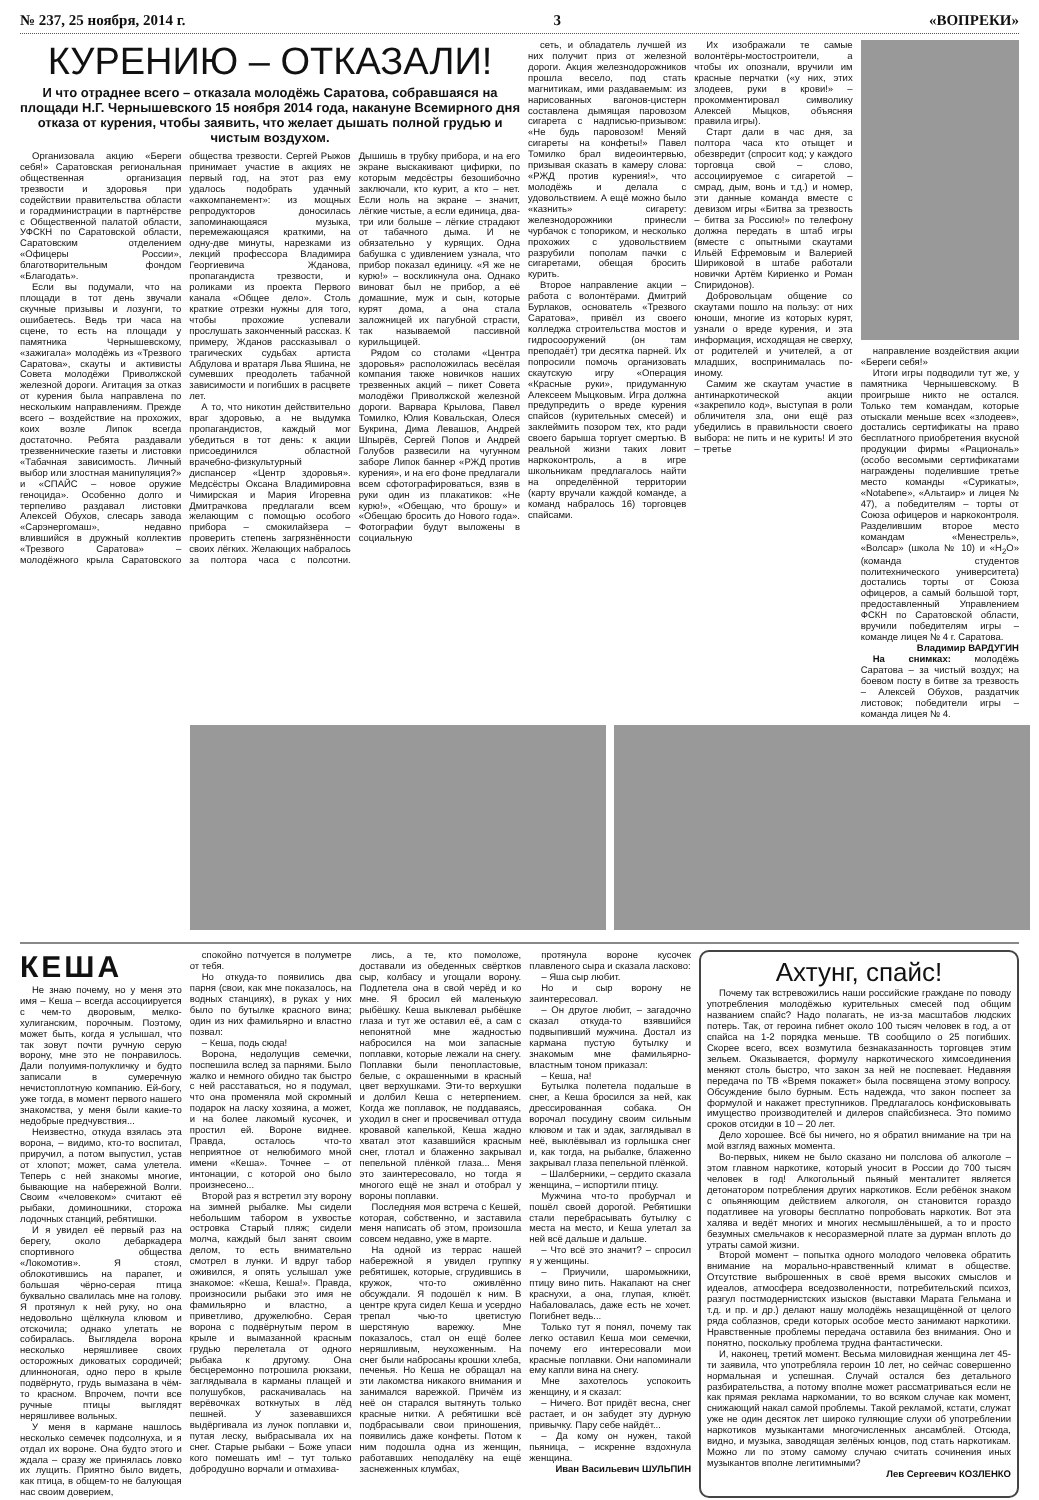№ 237, 25 ноября, 2014 г. 3 «ВОПРЕКИ»
КУРЕНИЮ – ОТКАЗАЛИ!
И что отраднее всего – отказала молодёжь Саратова, собравшаяся на площади Н.Г. Чернышевского 15 ноября 2014 года, накануне Всемирного дня отказа от курения, чтобы заявить, что желает дышать полной грудью и чистым воздухом.
Организовала акцию «Береги себя!» Саратовская региональная общественная организация трезвости и здоровья при содействии правительства области и горадминистрации в партнёрстве с Общественной палатой области, УФСКН по Саратовской области, Саратовским отделением «Офицеры России», благотворительным фондом «Благодать».
Если вы подумали, что на площади в тот день звучали скучные призывы и лозунги, то ошибаетесь. Ведь три часа на сцене, то есть на площади у памятника Чернышевскому, «зажигала» молодёжь из «Трезвого Саратова», скауты и активисты Совета молодёжи Приволжской железной дороги. Агитация за отказ от курения была направлена по нескольким направлениям. Прежде всего – воздействие на прохожих, коих возле Липок всегда достаточно. Ребята раздавали трезвеннические газеты и листовки «Табачная зависимость. Личный выбор или злостная манипуляция?» и «СПАЙС – новое оружие геноцида». Особенно долго и терпеливо раздавал листовки Алексей Обухов, слесарь завода «Сарэнергомаш», недавно влившийся в дружный коллектив «Трезвого Саратова» – молодёжного крыла Саратовского общества трезвости. Сергей Рыжов принимает участие в акциях не первый год, на этот раз ему удалось подобрать удачный «аккомпанемент»: из мощных репродукторов доносилась запоминающаяся музыка, перемежающаяся краткими, на одну-две минуты, нарезками из лекций профессора Владимира Георгиевича Жданова, пропагандиста трезвости, и роликами из проекта Первого канала «Общее дело». Столь краткие отрезки нужны для того, чтобы прохожие успевали прослушать законченный рассказ. К примеру, Жданов рассказывал о трагических судьбах артиста Абдулова и вратаря Льва Яшина, не сумевших преодолеть табачной зависимости и погибших в расцвете лет.
А то, что никотин действительно враг здоровью, а не выдумка пропагандистов, каждый мог убедиться в тот день: к акции присоединился областной врачебно-физкультурный диспансер «Центр здоровья». Медсёстры Оксана Владимировна Чимирская и Мария Игоревна Дмитрачкова предлагали всем желающим с помощью особого прибора – смокилайзера – проверить степень загрязнённости своих лёгких. Желающих набралось за полтора часа с полсотни. Дышишь в трубку прибора, и на его экране выскакивают цифирки, по которым медсёстры безошибочно заключали, кто курит, а кто – нет. Если ноль на экране – значит, лёгкие чистые, а если единица, два-три или больше – лёгкие страдают от табачного дыма. И не обязательно у курящих. Одна бабушка с удивлением узнала, что прибор показал единицу. «Я же не курю!» – воскликнула она. Однако виноват был не прибор, а её домашние, муж и сын, которые курят дома, а она стала заложницей их пагубной страсти, так называемой пассивной курильщицей.
Рядом со столами «Центра здоровья» расположилась весёлая компания также новичков наших трезвенных акций – пикет Совета молодёжи Приволжской железной дороги. Варвара Крылова, Павел Томилко, Юлия Ковальская, Олеся Букрина, Дима Левашов, Андрей Шпырёв, Сергей Попов и Андрей Голубов развесили на чугунном заборе Липок баннер «РЖД против курения», и на его фоне предлагали всем сфотографироваться, взяв в руки один из плакатиков: «Не курю!», «Обещаю, что брошу» и «Обещаю бросить до Нового года». Фотографии будут выложены в социальную
сеть, и обладатель лучшей из них получит приз от железной дороги. Акция железнодорожников прошла весело, под стать магнитикам, ими раздаваемым: из нарисованных вагонов-цистерн составлена дымящая паровозом сигарета с надписью-призывом: «Не будь паровозом! Меняй сигареты на конфеты!» Павел Томилко брал видеоинтервью, призывая сказать в камеру слова: «РЖД против курения!», что молодёжь и делала с удовольствием. А ещё можно было «казнить» сигарету: железнодорожники принесли чурбачок с топориком, и несколько прохожих с удовольствием разрубили пополам пачки с сигаретами, обещая бросить курить.
Второе направление акции – работа с волонтёрами. Дмитрий Бурлаков, основатель «Трезвого Саратова», привёл из своего колледжа строительства мостов и гидросооружений (он там преподаёт) три десятка парней. Их попросили помочь организовать скаутскую игру «Операция «Красные руки», придуманную Алексеем Мыцковым. Игра должна предупредить о вреде курения спайсов (курительных смесей) и заклеймить позором тех, кто ради своего барыша торгует смертью. В реальной жизни таких ловит наркоконтроль, а в игре школьникам предлагалось найти на определённой территории (карту вручали каждой команде, а команд набралось 16) торговцев спайсами.
Их изображали те самые волонтёры-мостостроители, а чтобы их опознали, вручили им красные перчатки («у них, этих злодеев, руки в крови!» – прокомментировал символику Алексей Мыцков, объясняя правила игры).
Старт дали в час дня, за полтора часа кто отыщет и обезвредит (спросит код; у каждого торговца свой – слово, ассоциируемое с сигаретой – смрад, дым, вонь и т.д.) и номер, эти данные команда вместе с девизом игры «Битва за трезвость – битва за Россию!» по телефону должна передать в штаб игры (вместе с опытными скаутами Ильёй Ефремовым и Валерией Шириковой в штабе работали новички Артём Кириенко и Роман Спиридонов).
Добровольцам общение со скаутами пошло на пользу: от них юноши, многие из которых курят, узнали о вреде курения, и эта информация, исходящая не сверху, от родителей и учителей, а от младших, воспринималась по-иному.
Самим же скаутам участие в антинаркотической акции «закрепило код», выступая в роли обличителя зла, они ещё раз убедились в правильности своего выбора: не пить и не курить! И это – третье
направление воздействия акции «Береги себя!»
Итоги игры подводили тут же, у памятника Чернышевскому. В проигрыше никто не остался. Только тем командам, которые отыскали меньше всех «злодеев», достались сертификаты на право бесплатного приобретения вкусной продукции фирмы «Рациональ» (особо весомыми сертификатами награждены поделившие третье место команды «Сурикаты», «Notabene», «Альтаир» и лицея № 47), а победителям – торты от Союза офицеров и наркоконтроля. Разделившим второе место командам «Менестрель», «Волсар» (школа № 10) и «Н<sub>2</sub>О» (команда студентов политехнического университета) достались торты от Союза офицеров, а самый большой торт, предоставленный Управлением ФСКН по Саратовской области, вручили победителям игры – команде лицея № 4 г. Саратова.
Владимир ВАРДУГИН
На снимках: молодёжь Саратова – за чистый воздух; на боевом посту в битве за трезвость – Алексей Обухов, раздатчик листовок; победители игры – команда лицея № 4.
КЕША
Не знаю почему, но у меня это имя – Кеша – всегда ассоциируется с чем-то дворовым, мелко-хулиганским, порочным. Поэтому, может быть, когда я услышал, что так зовут почти ручную серую ворону, мне это не понравилось. Дали полуимя-полукличку и будто записали в сумеречную нечистоплотную компанию. Ей-богу, уже тогда, в момент первого нашего знакомства, у меня были какие-то недобрые предчувствия...
Неизвестно, откуда взялась эта ворона, – видимо, кто-то воспитал, приручил, а потом выпустил, устав от хлопот; может, сама улетела. Теперь с ней знакомы многие, бывающие на набережной Волги. Своим «человеком» считают её рыбаки, доминошники, сторожа лодочных станций, ребятишки.
И я увидел её первый раз на берегу, около дебаркадера спортивного общества «Локомотив». Я стоял, облокотившись на парапет, и большая чёрно-серая птица буквально свалилась мне на голову. Я протянул к ней руку, но она недовольно щёлкнула клювом и отскочила; однако улетать не собиралась. Выглядела ворона несколько неряшливее своих осторожных диковатых сородичей; длинноногая, одно перо в крыле подвёрнуто, грудь вымазана в чём-то красном. Впрочем, почти все ручные птицы выглядят неряшливее вольных.
У меня в кармане нашлось несколько семечек подсолнуха, и я отдал их вороне. Она будто этого и ждала – сразу же принялась ловко их лущить. Приятно было видеть, как птица, в общем-то не балующая нас своим доверием,
спокойно потчуется в полуметре от тебя.
Но откуда-то появились два парня (свои, как мне показалось, на водных станциях), в руках у них было по бутылке красного вина; один из них фамильярно и властно позвал:
– Кеша, подь сюда!
Ворона, недолущив семечки, поспешила вслед за парнями. Было жалко и немного обидно так быстро с ней расставаться, но я подумал, что она променяла мой скромный подарок на ласку хозяина, а может, и на более лакомый кусочек, и простил ей. Вороне виднее. Правда, осталось что-то неприятное от нелюбимого мной имени «Кеша». Точнее – от интонации, с которой оно было произнесено...
Второй раз я встретил эту ворону на зимней рыбалке. Мы сидели небольшим табором в ухвостье островка Старый пляж; сидели молча, каждый был занят своим делом, то есть внимательно смотрел в лунки. И вдруг табор оживился, я опять услышал уже знакомое: «Кеша, Кеша!». Правда, произносили рыбаки это имя не фамильярно и властно, а приветливо, дружелюбно. Серая ворона с подвёрнутым пером в крыле и вымазанной красным грудью перелетала от одного рыбака к другому. Она бесцеремонно потрошила рюкзаки, заглядывала в карманы плащей и полушубков, раскачивалась на верёвочках воткнутых в лёд пешней. У зазевавшихся выдёргивала из лунок поплавки и, путая леску, выбрасывала их на снег. Старые рыбаки – Боже упаси кого помешать им! – тут только добродушно ворчали и отмахива-
лись, а те, кто помоложе, доставали из обеденных свёртков сыр, колбасу и угощали ворону. Подлетела она в свой черёд и ко мне. Я бросил ей маленькую рыбёшку. Кеша выклевал рыбёшке глаза и тут же оставил её, а сам с непонятной мне жадностью набросился на мои запасные поплавки, которые лежали на снегу. Поплавки были пенопластовые, белые, с окрашенными в красный цвет верхушками. Эти-то верхушки и долбил Кеша с нетерпением. Когда же поплавок, не поддаваясь, уходил в снег и просвечивал оттуда кровавой капелькой, Кеша жадно хватал этот казавшийся красным снег, глотал и блаженно закрывал пепельной плёнкой глаза... Меня это заинтересовало, но тогда я многого ещё не знал и отобрал у вороны поплавки.
Последняя моя встреча с Кешей, которая, собственно, и заставила меня написать об этом, произошла совсем недавно, уже в марте.
На одной из террас нашей набережной я увидел группку ребятишек, которые, сгрудившись в кружок, что-то оживлённо обсуждали. Я подошёл к ним. В центре круга сидел Кеша и усердно трепал чью-то цветистую шерстяную варежку. Мне показалось, стал он ещё более неряшливым, неухоженным. На снег были набросаны крошки хлеба, печенья. Но Кеша не обращал на эти лакомства никакого внимания и занимался варежкой. Причём из неё он старался вытянуть только красные нитки. А ребятишки всё подбрасывали свои приношения, появились даже конфеты. Потом к ним подошла одна из женщин, работавших неподалёку на ещё заснеженных клумбах,
протянула вороне кусочек плавленого сыра и сказала ласково:
– Яша сыр любит.
Но и сыр ворону не заинтересовал.
– Он другое любит, – загадочно сказал откуда-то взявшийся подвыпивший мужчина. Достал из кармана пустую бутылку и знакомым мне фамильярно-властным тоном приказал:
– Кеша, на!
Бутылка полетела подальше в снег, а Кеша бросился за ней, как дрессированная собака. Он ворочал посудину своим сильным клювом и так и эдак, заглядывал в неё, выклёвывал из горлышка снег и, как тогда, на рыбалке, блаженно закрывал глаза пепельной плёнкой.
– Шалберники, – сердито сказала женщина, – испортили птицу.
Мужчина что-то пробурчал и пошёл своей дорогой. Ребятишки стали перебрасывать бутылку с места на место, и Кеша улетал за ней всё дальше и дальше.
– Что всё это значит? – спросил я у женщины.
– Приучили, шаромыжники, птицу вино пить. Накапают на снег краснухи, а она, глупая, клюёт. Набаловалась, даже есть не хочет. Погибнет ведь...
Только тут я понял, почему так легко оставил Кеша мои семечки, почему его интересовали мои красные поплавки. Они напоминали ему капли вина на снегу.
Мне захотелось успокоить женщину, и я сказал:
– Ничего. Вот придёт весна, снег растает, и он забудет эту дурную привычку. Пару себе найдёт...
– Да кому он нужен, такой пьяница, – искренне вздохнула женщина.
Иван Васильевич ШУЛЬПИН
Ахтунг, спайс!
Почему так встревожились наши российские граждане по поводу употребления молодёжью курительных смесей под общим названием спайс? Надо полагать, не из-за масштабов людских потерь. Так, от героина гибнет около 100 тысяч человек в год, а от спайса на 1-2 порядка меньше. ТВ сообщило о 25 погибших. Скорее всего, всех возмутила безнаказанность торговцев этим зельем. Оказывается, формулу наркотического химсоединения меняют столь быстро, что закон за ней не поспевает. Недавняя передача по ТВ «Время покажет» была посвящена этому вопросу. Обсуждение было бурным. Есть надежда, что закон поспеет за формулой и накажет преступников. Предлагалось конфисковывать имущество производителей и дилеров спайсбизнеса. Это помимо сроков отсидки в 10 – 20 лет.
Дело хорошее. Всё бы ничего, но я обратил внимание на три на мой взгляд важных момента.
Во-первых, никем не было сказано ни полслова об алкоголе – этом главном наркотике, который уносит в России до 700 тысяч человек в год! Алкогольный пьяный менталитет является детонатором потребления других наркотиков. Если ребёнок знаком с опьяняющим действием алкоголя, он становится гораздо податливее на уговоры бесплатно попробовать наркотик. Вот эта халява и ведёт многих и многих несмышлёнышей, а то и просто безумных смельчаков к несоразмерной плате за дурман вплоть до утраты самой жизни.
Второй момент – попытка одного молодого человека обратить внимание на морально-нравственный климат в обществе. Отсутствие выброшенных в своё время высоких смыслов и идеалов, атмосфера вседозволенности, потребительский психоз, разгул постмодернистских изысков (выставки Марата Гельмана и т.д. и пр. и др.) делают нашу молодёжь незащищённой от целого ряда соблазнов, среди которых особое место занимают наркотики. Нравственные проблемы передача оставила без внимания. Оно и понятно, поскольку проблема трудна фантастически.
И, наконец, третий момент. Весьма миловидная женщина лет 45-ти заявила, что употребляла героин 10 лет, но сейчас совершенно нормальная и успешная. Случай остался без детального разбирательства, а потому вполне может рассматриваться если не как прямая реклама наркомании, то во всяком случае как момент, снижающий накал самой проблемы. Такой рекламой, кстати, служат уже не один десяток лет широко гуляющие слухи об употреблении наркотиков музыкантами многочисленных ансамблей. Отсюда, видно, и музыка, заводящая зелёных юнцов, под стать наркотикам. Можно ли по этому самому случаю считать сочинения иных музыкантов вполне легитимными?
Лев Сергеевич КОЗЛЕНКО